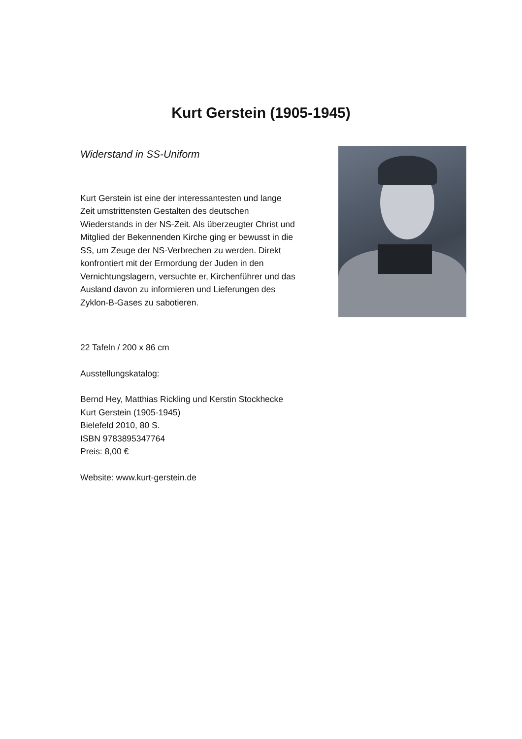Kurt Gerstein (1905-1945)
Widerstand in SS-Uniform
Kurt Gerstein ist eine der interessantesten und lange Zeit umstrittensten Gestalten des deutschen Wiederstands in der NS-Zeit. Als überzeugter Christ und Mitglied der Bekennenden Kirche ging er bewusst in die SS, um Zeuge der NS-Verbrechen zu werden. Direkt konfrontiert mit der Ermordung der Juden in den Vernichtungslagern, versuchte er, Kirchenführer und das Ausland davon zu informieren und Lieferungen des Zyklon-B-Gases zu sabotieren.
22 Tafeln / 200 x 86 cm
Ausstellungskatalog:
Bernd Hey, Matthias Rickling und Kerstin Stockhecke
Kurt Gerstein (1905-1945)
Bielefeld 2010, 80 S.
ISBN 9783895347764
Preis: 8,00 €
Website: www.kurt-gerstein.de